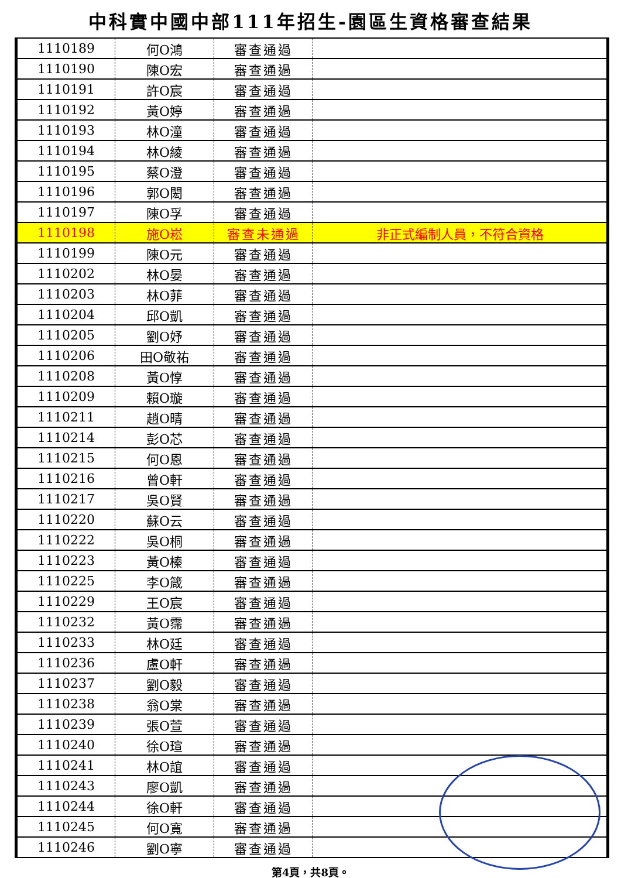中科實中國中部111年招生-園區生資格審查結果
| 1110189 | 何O鴻 | 審查通過 | |
| 1110190 | 陳O宏 | 審查通過 | |
| 1110191 | 許O宸 | 審查通過 | |
| 1110192 | 黃O婷 | 審查通過 | |
| 1110193 | 林O潼 | 審查通過 | |
| 1110194 | 林O綾 | 審查通過 | |
| 1110195 | 蔡O澄 | 審查通過 | |
| 1110196 | 郭O閎 | 審查通過 | |
| 1110197 | 陳O孚 | 審查通過 | |
| 1110198 | 施O崧 | 審查未通過 | 非正式編制人員，不符合資格 |
| 1110199 | 陳O元 | 審查通過 | |
| 1110202 | 林O晏 | 審查通過 | |
| 1110203 | 林O菲 | 審查通過 | |
| 1110204 | 邱O凱 | 審查通過 | |
| 1110205 | 劉O妤 | 審查通過 | |
| 1110206 | 田O敬祐 | 審查通過 | |
| 1110208 | 黃O惇 | 審查通過 | |
| 1110209 | 賴O璇 | 審查通過 | |
| 1110211 | 趙O晴 | 審查通過 | |
| 1110214 | 彭O芯 | 審查通過 | |
| 1110215 | 何O恩 | 審查通過 | |
| 1110216 | 曾O軒 | 審查通過 | |
| 1110217 | 吳O賢 | 審查通過 | |
| 1110220 | 蘇O云 | 審查通過 | |
| 1110222 | 吳O桐 | 審查通過 | |
| 1110223 | 黃O榛 | 審查通過 | |
| 1110225 | 李O箴 | 審查通過 | |
| 1110229 | 王O宸 | 審查通過 | |
| 1110232 | 黃O霈 | 審查通過 | |
| 1110233 | 林O廷 | 審查通過 | |
| 1110236 | 盧O軒 | 審查通過 | |
| 1110237 | 劉O毅 | 審查通過 | |
| 1110238 | 翁O棠 | 審查通過 | |
| 1110239 | 張O萱 | 審查通過 | |
| 1110240 | 徐O瑄 | 審查通過 | |
| 1110241 | 林O誼 | 審查通過 | |
| 1110243 | 廖O凱 | 審查通過 | |
| 1110244 | 徐O軒 | 審查通過 | |
| 1110245 | 何O寬 | 審查通過 | |
| 1110246 | 劉O寧 | 審查通過 | |
第4頁，共8頁。